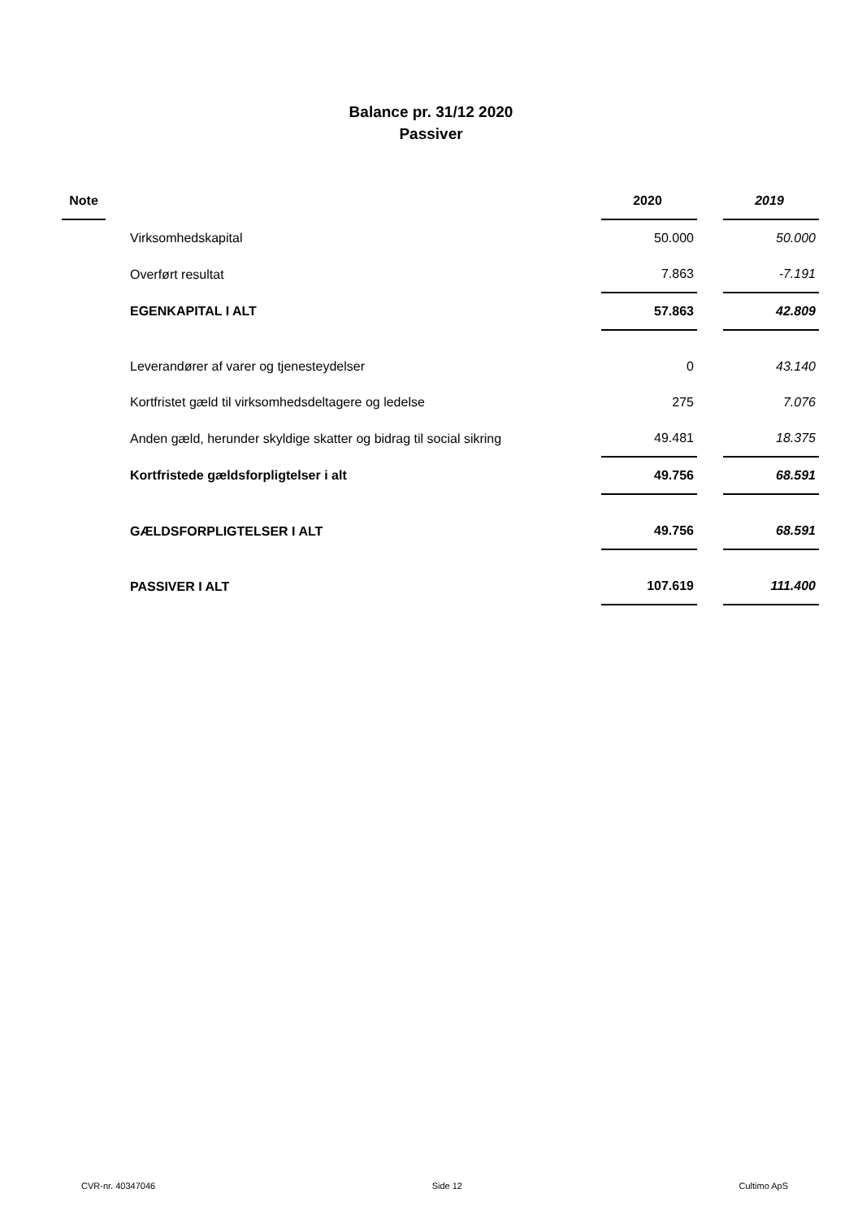Balance pr. 31/12 2020
Passiver
| Note | | | 2020 | | 2019 |
| | | Virksomhedskapital | 50.000 | | 50.000 |
| | | Overført resultat | 7.863 | | -7.191 |
| | | EGENKAPITAL I ALT | 57.863 | | 42.809 |
| | | Leverandører af varer og tjenesteydelser | 0 | | 43.140 |
| | | Kortfristet gæld til virksomhedsdeltagere og ledelse | 275 | | 7.076 |
| | | Anden gæld, herunder skyldige skatter og bidrag til social sikring | 49.481 | | 18.375 |
| | | Kortfristede gældsforpligtelser i alt | 49.756 | | 68.591 |
| | | GÆLDSFORPLIGTELSER I ALT | 49.756 | | 68.591 |
| | | PASSIVER I ALT | 107.619 | | 111.400 |
CVR-nr. 40347046 Side 12 Cultimo ApS